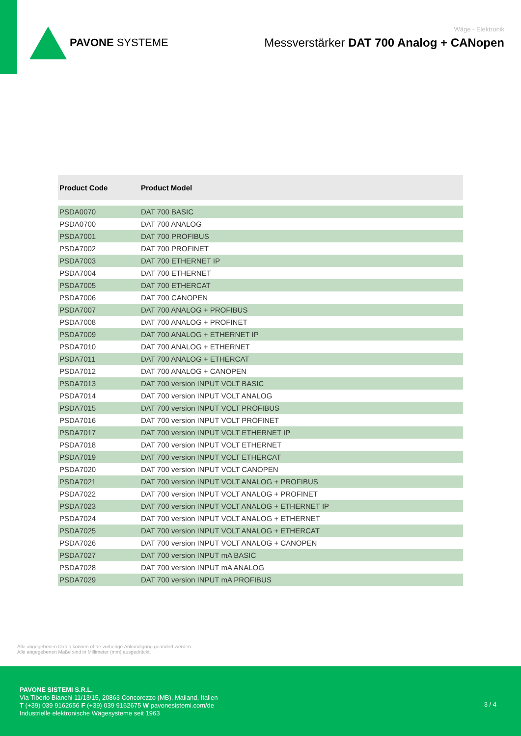PAVONE SYSTEME
Wäge - Elektronik
Messverstärker DAT 700 Analog + CANopen
| Product Code | Product Model |
| --- | --- |
| PSDA0070 | DAT 700 BASIC |
| PSDA0700 | DAT 700 ANALOG |
| PSDA7001 | DAT 700 PROFIBUS |
| PSDA7002 | DAT 700 PROFINET |
| PSDA7003 | DAT 700 ETHERNET IP |
| PSDA7004 | DAT 700 ETHERNET |
| PSDA7005 | DAT 700 ETHERCAT |
| PSDA7006 | DAT 700 CANOPEN |
| PSDA7007 | DAT 700 ANALOG + PROFIBUS |
| PSDA7008 | DAT 700 ANALOG + PROFINET |
| PSDA7009 | DAT 700 ANALOG + ETHERNET IP |
| PSDA7010 | DAT 700 ANALOG + ETHERNET |
| PSDA7011 | DAT 700 ANALOG + ETHERCAT |
| PSDA7012 | DAT 700 ANALOG + CANOPEN |
| PSDA7013 | DAT 700 version INPUT VOLT BASIC |
| PSDA7014 | DAT 700 version INPUT VOLT ANALOG |
| PSDA7015 | DAT 700 version INPUT VOLT PROFIBUS |
| PSDA7016 | DAT 700 version INPUT VOLT PROFINET |
| PSDA7017 | DAT 700 version INPUT VOLT ETHERNET IP |
| PSDA7018 | DAT 700 version INPUT VOLT ETHERNET |
| PSDA7019 | DAT 700 version INPUT VOLT ETHERCAT |
| PSDA7020 | DAT 700 version INPUT VOLT CANOPEN |
| PSDA7021 | DAT 700 version INPUT VOLT ANALOG + PROFIBUS |
| PSDA7022 | DAT 700 version INPUT VOLT ANALOG + PROFINET |
| PSDA7023 | DAT 700 version INPUT VOLT ANALOG + ETHERNET IP |
| PSDA7024 | DAT 700 version INPUT VOLT ANALOG + ETHERNET |
| PSDA7025 | DAT 700 version INPUT VOLT ANALOG + ETHERCAT |
| PSDA7026 | DAT 700 version INPUT VOLT ANALOG + CANOPEN |
| PSDA7027 | DAT 700 version INPUT mA BASIC |
| PSDA7028 | DAT 700 version INPUT mA ANALOG |
| PSDA7029 | DAT 700 version INPUT mA PROFIBUS |
Alle angegebenen Daten können ohne vorherige Ankündigung geändert werden.
Alle angegebenen Maße sind in Millimeter (mm) ausgedrückt.
PAVONE SISTEMI S.R.L.
Via Tiberio Bianchi 11/13/15, 20863 Concorezzo (MB), Mailand, Italien
T (+39) 039 9162656 F (+39) 039 9162675 W pavonesistemi.com/de
Industrielle elektronische Wägesysteme seit 1963
3 / 4